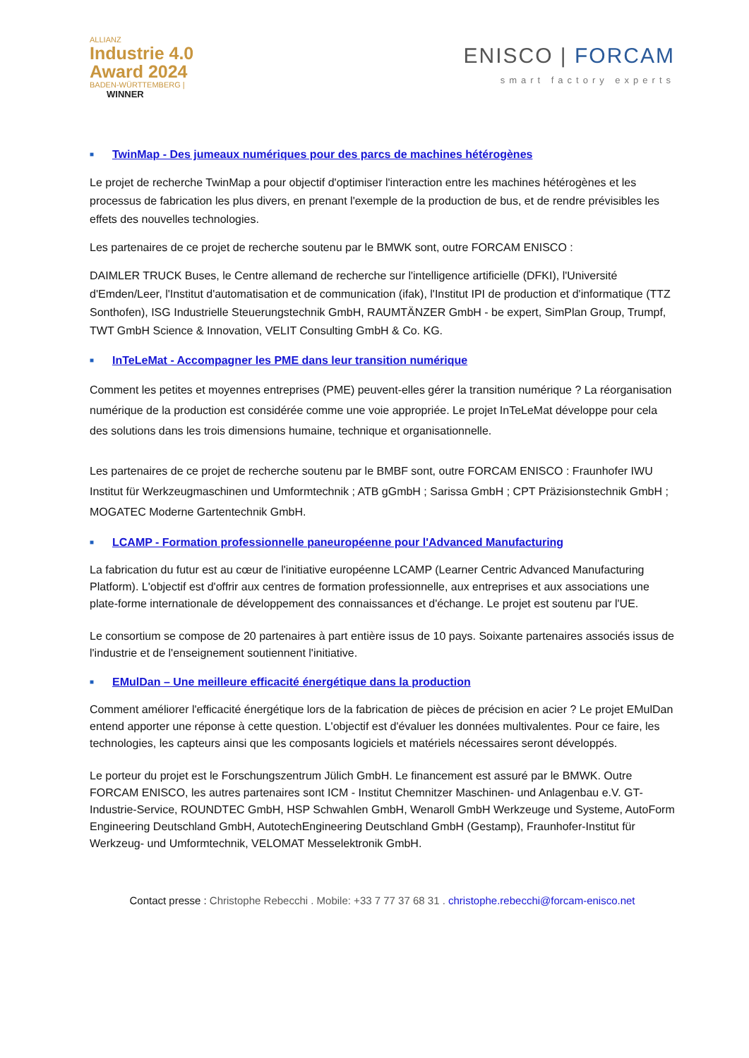ALLIANZ
Industrie 4.0
Award 2024
BADEN-WÜRTTEMBERG |
WINNER
ENISCO | FORCAM
smart factory experts
■ TwinMap - Des jumeaux numériques pour des parcs de machines hétérogènes
Le projet de recherche TwinMap a pour objectif d'optimiser l'interaction entre les machines hétérogènes et les processus de fabrication les plus divers, en prenant l'exemple de la production de bus, et de rendre prévisibles les effets des nouvelles technologies.
Les partenaires de ce projet de recherche soutenu par le BMWK sont, outre FORCAM ENISCO :
DAIMLER TRUCK Buses, le Centre allemand de recherche sur l'intelligence artificielle (DFKI), l'Université d'Emden/Leer, l'Institut d'automatisation et de communication (ifak), l'Institut IPI de production et d'informatique (TTZ Sonthofen), ISG Industrielle Steuerungstechnik GmbH, RAUMTÄNZER GmbH - be expert, SimPlan Group, Trumpf, TWT GmbH Science & Innovation, VELIT Consulting GmbH & Co. KG.
■ InTeLeMat - Accompagner les PME dans leur transition numérique
Comment les petites et moyennes entreprises (PME) peuvent-elles gérer la transition numérique ? La réorganisation numérique de la production est considérée comme une voie appropriée. Le projet InTeLeMat développe pour cela des solutions dans les trois dimensions humaine, technique et organisationnelle.
Les partenaires de ce projet de recherche soutenu par le BMBF sont, outre FORCAM ENISCO : Fraunhofer IWU Institut für Werkzeugmaschinen und Umformtechnik ; ATB gGmbH ; Sarissa GmbH ; CPT Präzisionstechnik GmbH ; MOGATEC Moderne Gartentechnik GmbH.
■ LCAMP - Formation professionnelle paneuropéenne pour l'Advanced Manufacturing
La fabrication du futur est au cœur de l'initiative européenne LCAMP (Learner Centric Advanced Manufacturing Platform). L'objectif est d'offrir aux centres de formation professionnelle, aux entreprises et aux associations une plate-forme internationale de développement des connaissances et d'échange. Le projet est soutenu par l'UE.
Le consortium se compose de 20 partenaires à part entière issus de 10 pays. Soixante partenaires associés issus de l'industrie et de l'enseignement soutiennent l'initiative.
■ EMulDan – Une meilleure efficacité énergétique dans la production
Comment améliorer l'efficacité énergétique lors de la fabrication de pièces de précision en acier ? Le projet EMulDan entend apporter une réponse à cette question. L'objectif est d'évaluer les données multivalentes. Pour ce faire, les technologies, les capteurs ainsi que les composants logiciels et matériels nécessaires seront développés.
Le porteur du projet est le Forschungszentrum Jülich GmbH. Le financement est assuré par le BMWK. Outre FORCAM ENISCO, les autres partenaires sont ICM - Institut Chemnitzer Maschinen- und Anlagenbau e.V. GT-Industrie-Service, ROUNDTEC GmbH, HSP Schwahlen GmbH, Wenaroll GmbH Werkzeuge und Systeme, AutoForm Engineering Deutschland GmbH, AutotechEngineering Deutschland GmbH (Gestamp), Fraunhofer-Institut für Werkzeug- und Umformtechnik, VELOMAT Messelektronik GmbH.
Contact presse : Christophe Rebecchi . Mobile: +33 7 77 37 68 31 . christophe.rebecchi@forcam-enisco.net